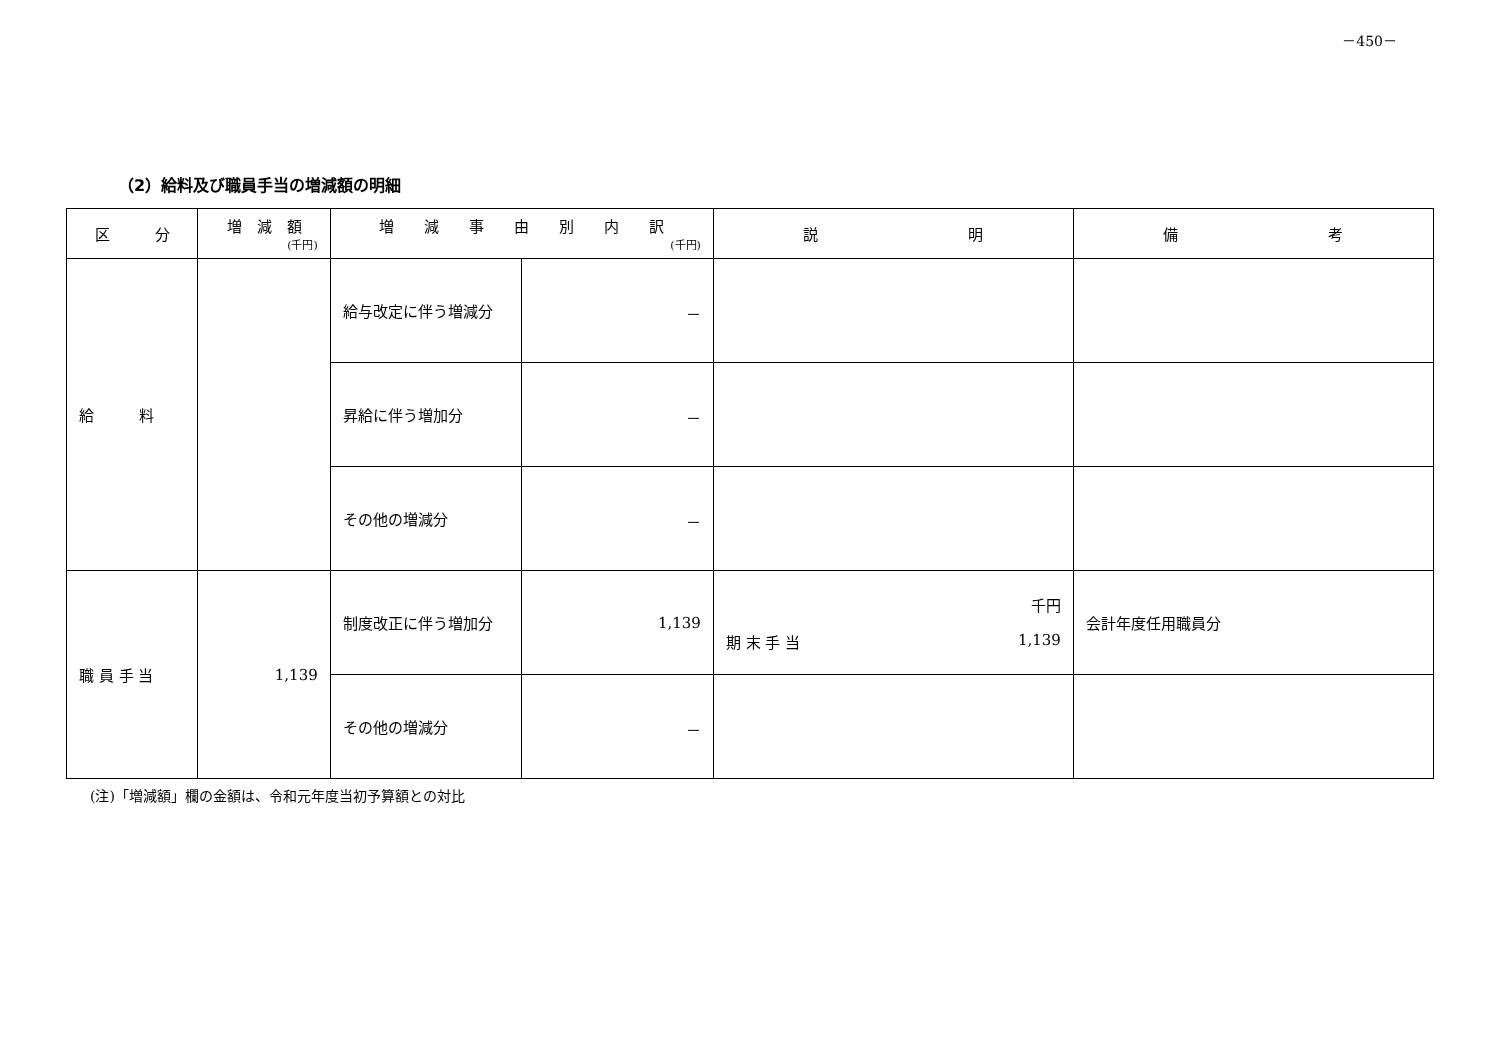－450－
（2）給料及び職員手当の増減額の明細
| 区 分 | 増 減 額 (千円) | 増 減 事 由 別 内 訳 (千円) | | 説 明 | 備 考 |
| --- | --- | --- | --- | --- | --- |
| 給 料 | | 給与改定に伴う増減分 | － | | |
| | | 昇給に伴う増加分 | － | | |
| | | その他の増減分 | － | | |
| 職 員 手 当 | 1,139 | 制度改正に伴う増加分 | 1,139 | 千円 期 末 手 当 1,139 | 会計年度任用職員分 |
| | | その他の増減分 | － | | |
(注)「増減額」欄の金額は、令和元年度当初予算額との対比